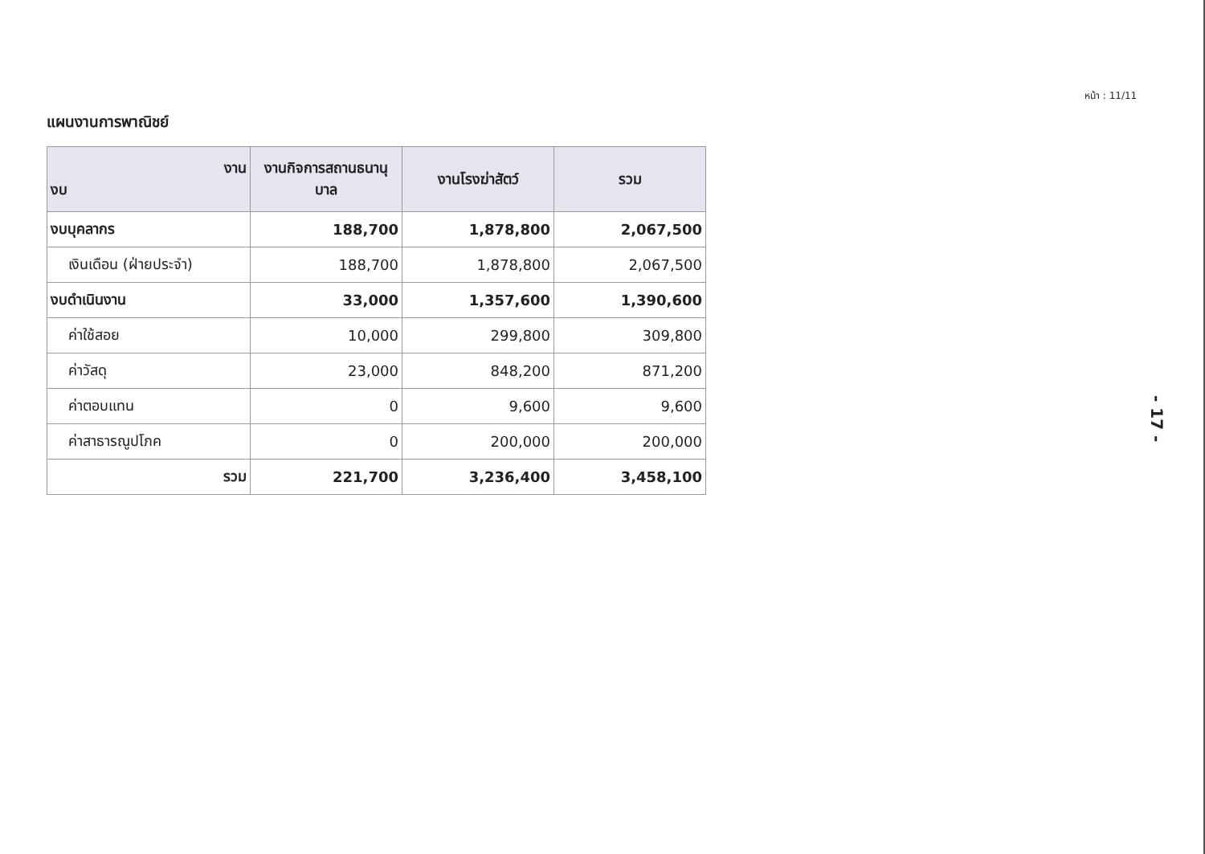หน้า : 11/11
แผนงานการพาณิชย์
| งาน งบ | งานกิจการสถานธนานุบาล | งานโรงฆ่าสัตว์ | รวม |
| --- | --- | --- | --- |
| งบบุคลากร | 188,700 | 1,878,800 | 2,067,500 |
| เงินเดือน (ฝ่ายประจำ) | 188,700 | 1,878,800 | 2,067,500 |
| งบดำเนินงาน | 33,000 | 1,357,600 | 1,390,600 |
| ค่าใช้สอย | 10,000 | 299,800 | 309,800 |
| ค่าวัสดุ | 23,000 | 848,200 | 871,200 |
| ค่าตอบแทน | 0 | 9,600 | 9,600 |
| ค่าสาธารณูปโภค | 0 | 200,000 | 200,000 |
| รวม | 221,700 | 3,236,400 | 3,458,100 |
- 17 -